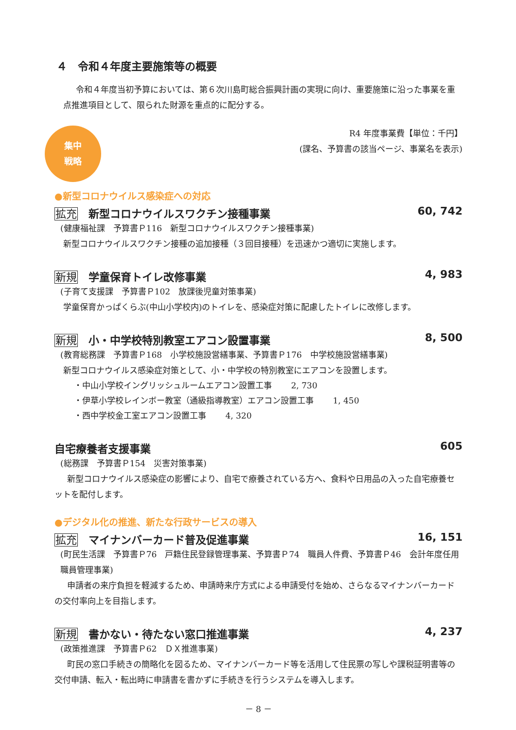４　令和４年度主要施策等の概要
令和４年度当初予算においては、第６次川島町総合振興計画の実現に向け、重要施策に沿った事業を重点推進項目として、限られた財源を重点的に配分する。
集中
戦略
R4 年度事業費【単位：千円】
(課名、予算書の該当ページ、事業名を表示)
●新型コロナウイルス感染症への対応
拡充 新型コロナウイルスワクチン接種事業 60, 742
(健康福祉課　予算書Ｐ116　新型コロナウイルスワクチン接種事業)
新型コロナウイルスワクチン接種の追加接種（３回目接種）を迅速かつ適切に実施します。
新規 学童保育トイレ改修事業 4, 983
(子育て支援課　予算書Ｐ102　放課後児童対策事業)
学童保育かっぱくらぶ(中山小学校内)のトイレを、感染症対策に配慮したトイレに改修します。
新規 小・中学校特別教室エアコン設置事業 8, 500
(教育総務課　予算書Ｐ168　小学校施設営繕事業、予算書Ｐ176　中学校施設営繕事業)
新型コロナウイルス感染症対策として、小・中学校の特別教室にエアコンを設置します。
・中山小学校イングリッシュルームエアコン設置工事　　 2, 730
・伊草小学校レインボー教室（通級指導教室）エアコン設置工事　　 1, 450
・西中学校金工室エアコン設置工事　　 4, 320
自宅療養者支援事業 605
(総務課　予算書Ｐ154　災害対策事業)
新型コロナウイルス感染症の影響により、自宅で療養されている方へ、食料や日用品の入った自宅療養セットを配付します。
●デジタル化の推進、新たな行政サービスの導入
拡充 マイナンバーカード普及促進事業 16, 151
(町民生活課　予算書Ｐ76　戸籍住民登録管理事業、予算書Ｐ74　職員人件費、予算書Ｐ46　会計年度任用職員管理事業)
申請者の来庁負担を軽減するため、申請時来庁方式による申請受付を始め、さらなるマイナンバーカードの交付率向上を目指します。
新規 書かない・待たない窓口推進事業 4, 237
(政策推進課　予算書Ｐ62　ＤＸ推進事業)
町民の窓口手続きの簡略化を図るため、マイナンバーカード等を活用して住民票の写しや課税証明書等の交付申請、転入・転出時に申請書を書かずに手続きを行うシステムを導入します。
－ 8 －